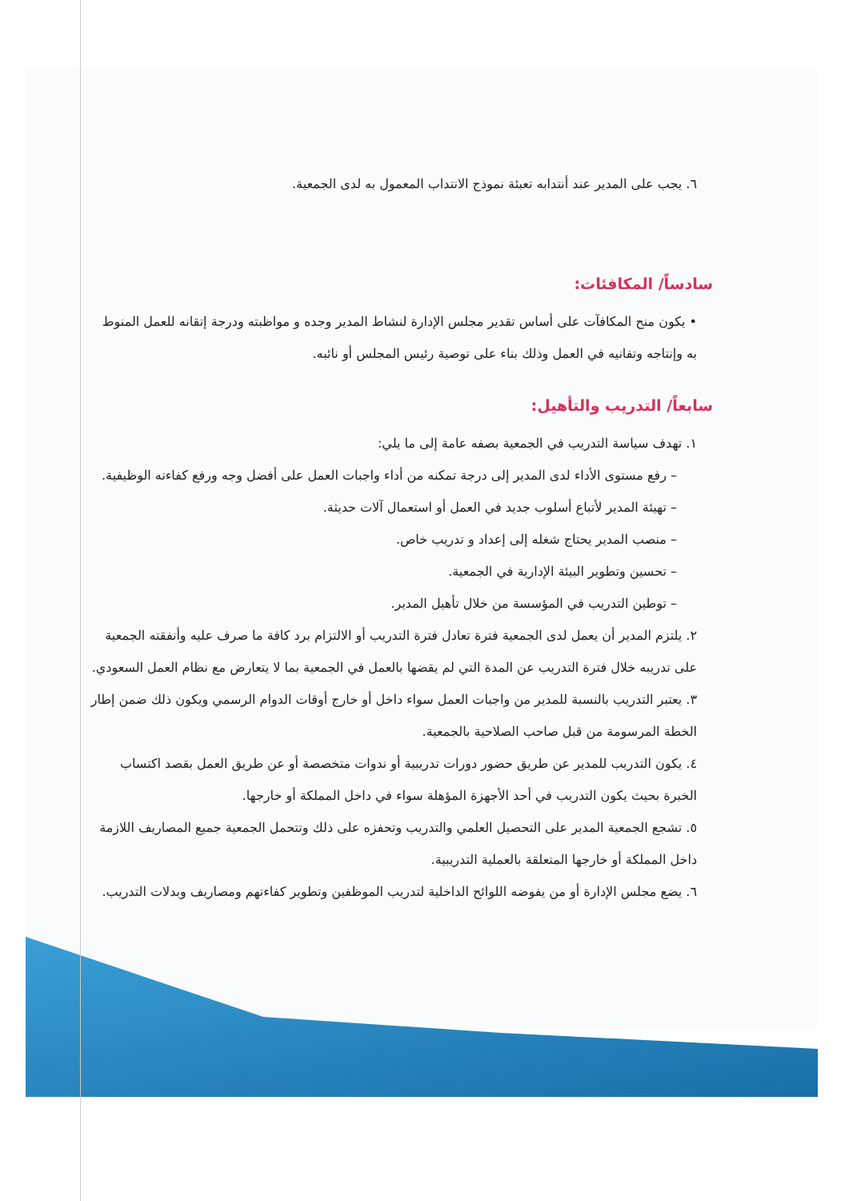٦. يجب على المدير عند أنتدابه تعبئة نموذج الانتداب المعمول به لدى الجمعية.
سادساً/ المكافئات:
• يكون منح المكافآت على أساس تقدير مجلس الإدارة لنشاط المدير وجده و مواظبته ودرجة إتقانه للعمل المنوط به وإنتاجه وتفانيه في العمل وذلك بناء على توصية رئيس المجلس أو نائبه.
سابعاً/ التدريب والتأهيل:
١. تهدف سياسة التدريب في الجمعية بصفه عامة إلى ما يلي:
– رفع مستوى الأداء لدى المدير إلى درجة تمكنه من أداء واجبات العمل على أفضل وجه ورفع كفاءته الوظيفية.
– تهيئة المدير لأتباع أسلوب جديد في العمل أو استعمال آلات حديثة.
– منصب المدير يحتاج شغله إلى إعداد و تدريب خاص.
– تحسين وتطوير البيئة الإدارية في الجمعية.
– توطين التدريب في المؤسسة من خلال تأهيل المدير.
٢. يلتزم المدير أن يعمل لدى الجمعية فترة تعادل فترة التدريب أو الالتزام برد كافة ما صرف عليه وأنفقته الجمعية على تدريبه خلال فترة التدريب عن المدة التي لم يقضها بالعمل في الجمعية بما لا يتعارض مع نظام العمل السعودي.
٣. يعتبر التدريب بالنسبة للمدير من واجبات العمل سواء داخل أو خارج أوقات الدوام الرسمي ويكون ذلك ضمن إطار الخطة المرسومة من قبل صاحب الصلاحية بالجمعية.
٤. يكون التدريب للمدير عن طريق حضور دورات تدريبية أو ندوات متخصصة أو عن طريق العمل بقصد اكتساب الخبرة بحيث يكون التدريب في أحد الأجهزة المؤهلة سواء في داخل المملكة أو خارجها.
٥. تشجع الجمعية المدير على التحصيل العلمي والتدريب وتحفزه على ذلك وتتحمل الجمعية جميع المصاريف اللازمة داخل المملكة أو خارجها المتعلقة بالعملية التدريبية.
٦. يضع مجلس الإدارة أو من يفوضه اللوائح الداخلية لتدريب الموظفين وتطوير كفاءتهم ومصاريف وبدلات التدريب.